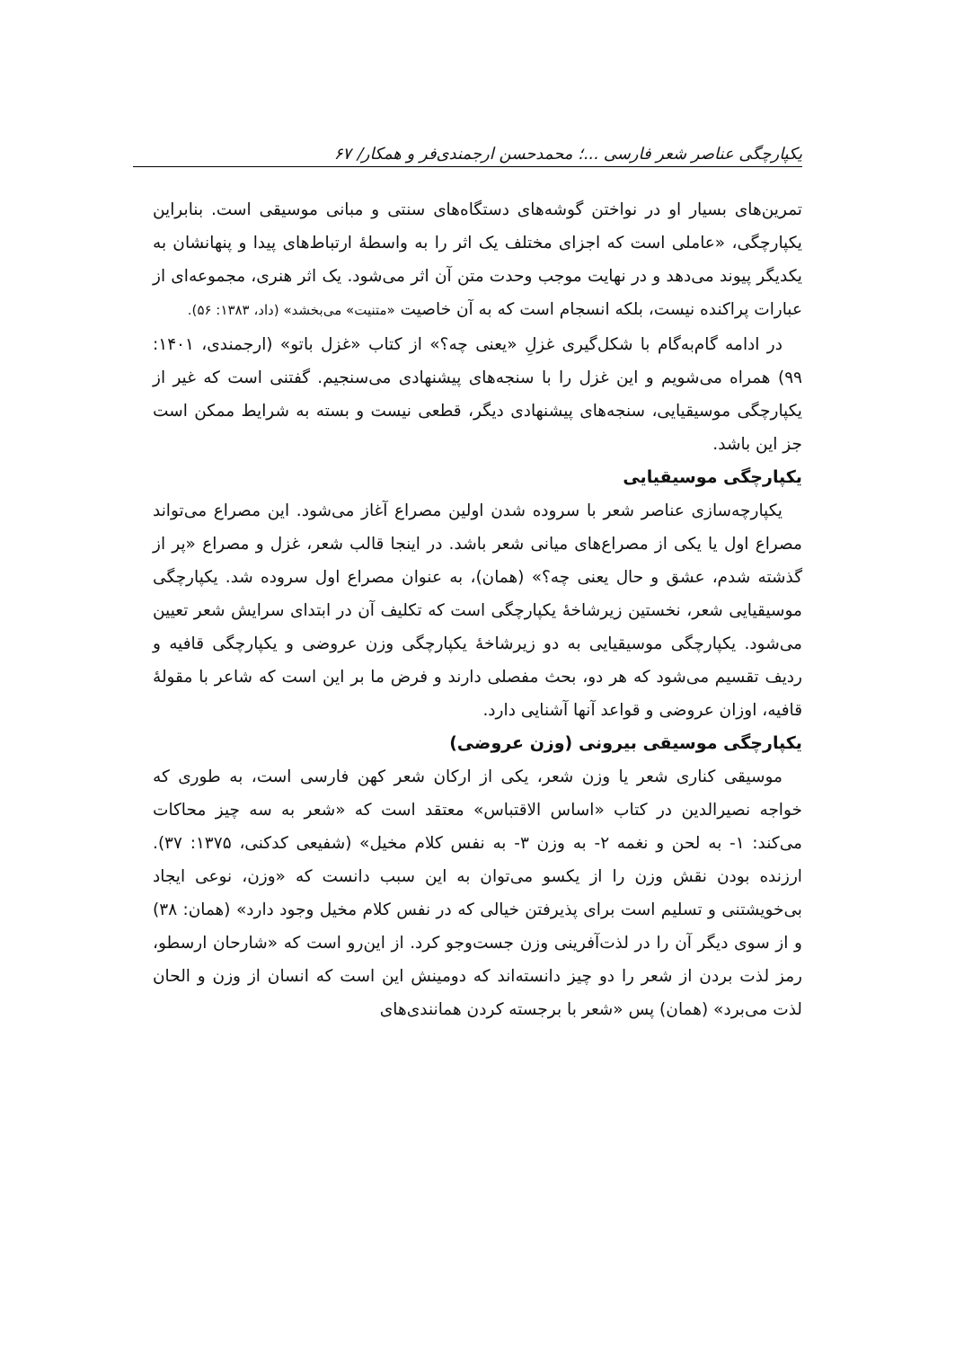یکپارچگی عناصر شعر فارسی ...؛ محمدحسن ارجمندی‌فر و همکار/ ۶۷
تمرین‌های بسیار او در نواختن گوشه‌های دستگاه‌های سنتی و مبانی موسیقی است. بنابراین یکپارچگی، «عاملی است که اجزای مختلف یک اثر را به واسطهٔ ارتباط‌های پیدا و پنهانشان به یکدیگر پیوند می‌دهد و در نهایت موجب وحدت متن آن اثر می‌شود. یک اثر هنری، مجموعه‌ای از عبارات پراکنده نیست، بلکه انسجام است که به آن خاصیت «متنیت» می‌بخشد» (داد، ۱۳۸۳: ۵۶).
در ادامه گام‌به‌گام با شکل‌گیری غزلِ «یعنی چه؟» از کتاب «غزل باتو» (ارجمندی، ۱۴۰۱: ۹۹) همراه می‌شویم و این غزل را با سنجه‌های پیشنهادی می‌سنجیم. گفتنی است که غیر از یکپارچگی موسیقیایی، سنجه‌های پیشنهادی دیگر، قطعی نیست و بسته به شرایط ممکن است جز این باشد.
یکپارچگی موسیقیایی
یکپارچه‌سازی عناصر شعر با سروده شدن اولین مصراع آغاز می‌شود. این مصراع می‌تواند مصراع اول یا یکی از مصراع‌های میانی شعر باشد. در اینجا قالب شعر، غزل و مصراع «پر از گذشته شدم، عشق و حال یعنی چه؟» (همان)، به عنوان مصراع اول سروده شد. یکپارچگی موسیقیایی شعر، نخستین زیرشاخهٔ یکپارچگی است که تکلیف آن در ابتدای سرایش شعر تعیین می‌شود. یکپارچگی موسیقیایی به دو زیرشاخهٔ یکپارچگی وزن عروضی و یکپارچگی قافیه و ردیف تقسیم می‌شود که هر دو، بحث مفصلی دارند و فرض ما بر این است که شاعر با مقولهٔ قافیه، اوزان عروضی و قواعد آنها آشنایی دارد.
یکپارچگی موسیقی بیرونی (وزن عروضی)
موسیقی کناری شعر یا وزن شعر، یکی از ارکان شعر کهن فارسی است، به طوری که خواجه نصیرالدین در کتاب «اساس الاقتباس» معتقد است که «شعر به سه چیز محاکات می‌کند: ۱- به لحن و نغمه ۲- به وزن ۳- به نفس کلام مخیل» (شفیعی کدکنی، ۱۳۷۵: ۳۷). ارزنده بودن نقش وزن را از یکسو می‌توان به این سبب دانست که «وزن، نوعی ایجاد بی‌خویشتنی و تسلیم است برای پذیرفتن خیالی که در نفس کلام مخیل وجود دارد» (همان: ۳۸) و از سوی دیگر آن را در لذت‌آفرینی وزن جست‌وجو کرد. از این‌رو است که «شارحان ارسطو، رمز لذت بردن از شعر را دو چیز دانسته‌اند که دومینش این است که انسان از وزن و الحان لذت می‌برد» (همان) پس «شعر با برجسته کردن همانندی‌های